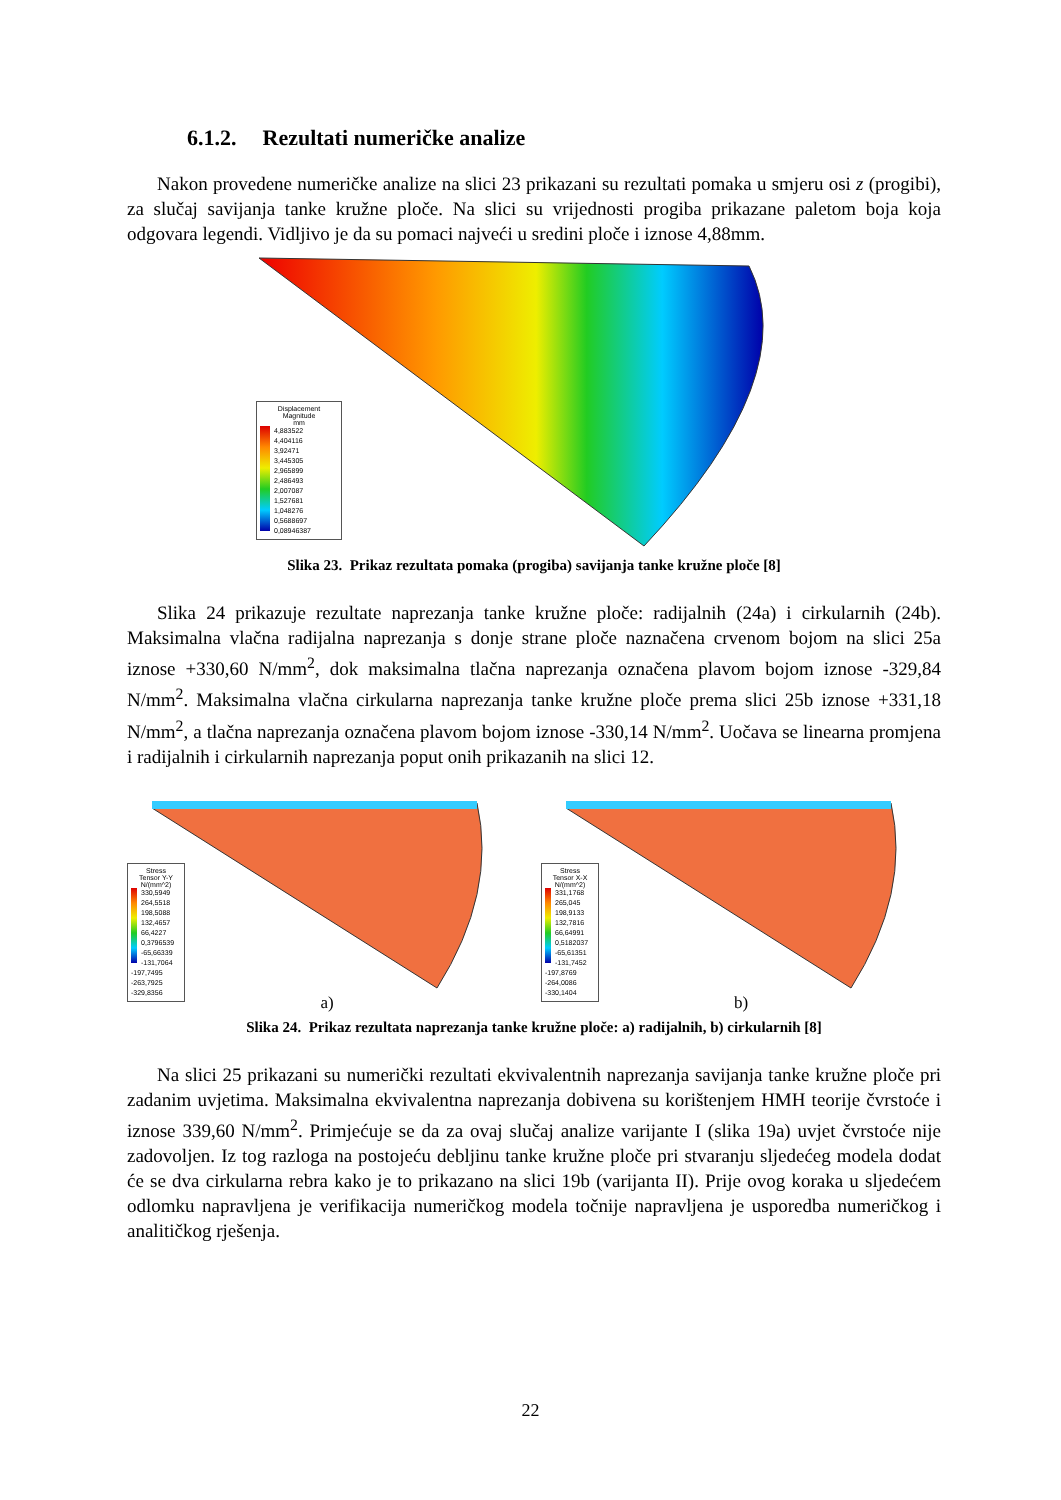6.1.2. Rezultati numeričke analize
Nakon provedene numeričke analize na slici 23 prikazani su rezultati pomaka u smjeru osi z (progibi), za slučaj savijanja tanke kružne ploče. Na slici su vrijednosti progiba prikazane paletom boja koja odgovara legendi. Vidljivo je da su pomaci najveći u sredini ploče i iznose 4,88mm.
Displacement
Magnitude
mm
4,883522
4,404116
3,92471
3,445305
2,965899
2,486493
2,007087
1,527681
1,048276
0,5688697
0,08946387
Slika 23. Prikaz rezultata pomaka (progiba) savijanja tanke kružne ploče [8]
Slika 24 prikazuje rezultate naprezanja tanke kružne ploče: radijalnih (24a) i cirkularnih (24b). Maksimalna vlačna radijalna naprezanja s donje strane ploče naznačena crvenom bojom na slici 25a iznose +330,60 N/mm<sup>2</sup>, dok maksimalna tlačna naprezanja označena plavom bojom iznose -329,84 N/mm<sup>2</sup>. Maksimalna vlačna cirkularna naprezanja tanke kružne ploče prema slici 25b iznose +331,18 N/mm<sup>2</sup>, a tlačna naprezanja označena plavom bojom iznose -330,14 N/mm<sup>2</sup>. Uočava se linearna promjena i radijalnih i cirkularnih naprezanja poput onih prikazanih na slici 12.
Stress
Tensor Y-Y
N/(mm^2)
330,5949
264,5518
198,5088
132,4657
66,4227
0,3796539
-65,66339
-131,7064
-197,7495
-263,7925
-329,8356
a)
Stress
Tensor X-X
N/(mm^2)
331,1768
265,045
198,9133
132,7816
66,64991
0,5182037
-65,61351
-131,7452
-197,8769
-264,0086
-330,1404
b)
Slika 24. Prikaz rezultata naprezanja tanke kružne ploče: a) radijalnih, b) cirkularnih [8]
Na slici 25 prikazani su numerički rezultati ekvivalentnih naprezanja savijanja tanke kružne ploče pri zadanim uvjetima. Maksimalna ekvivalentna naprezanja dobivena su korištenjem HMH teorije čvrstoće i iznose 339,60 N/mm<sup>2</sup>. Primjećuje se da za ovaj slučaj analize varijante I (slika 19a) uvjet čvrstoće nije zadovoljen. Iz tog razloga na postojeću debljinu tanke kružne ploče pri stvaranju sljedećeg modela dodat će se dva cirkularna rebra kako je to prikazano na slici 19b (varijanta II). Prije ovog koraka u sljedećem odlomku napravljena je verifikacija numeričkog modela točnije napravljena je usporedba numeričkog i analitičkog rješenja.
22